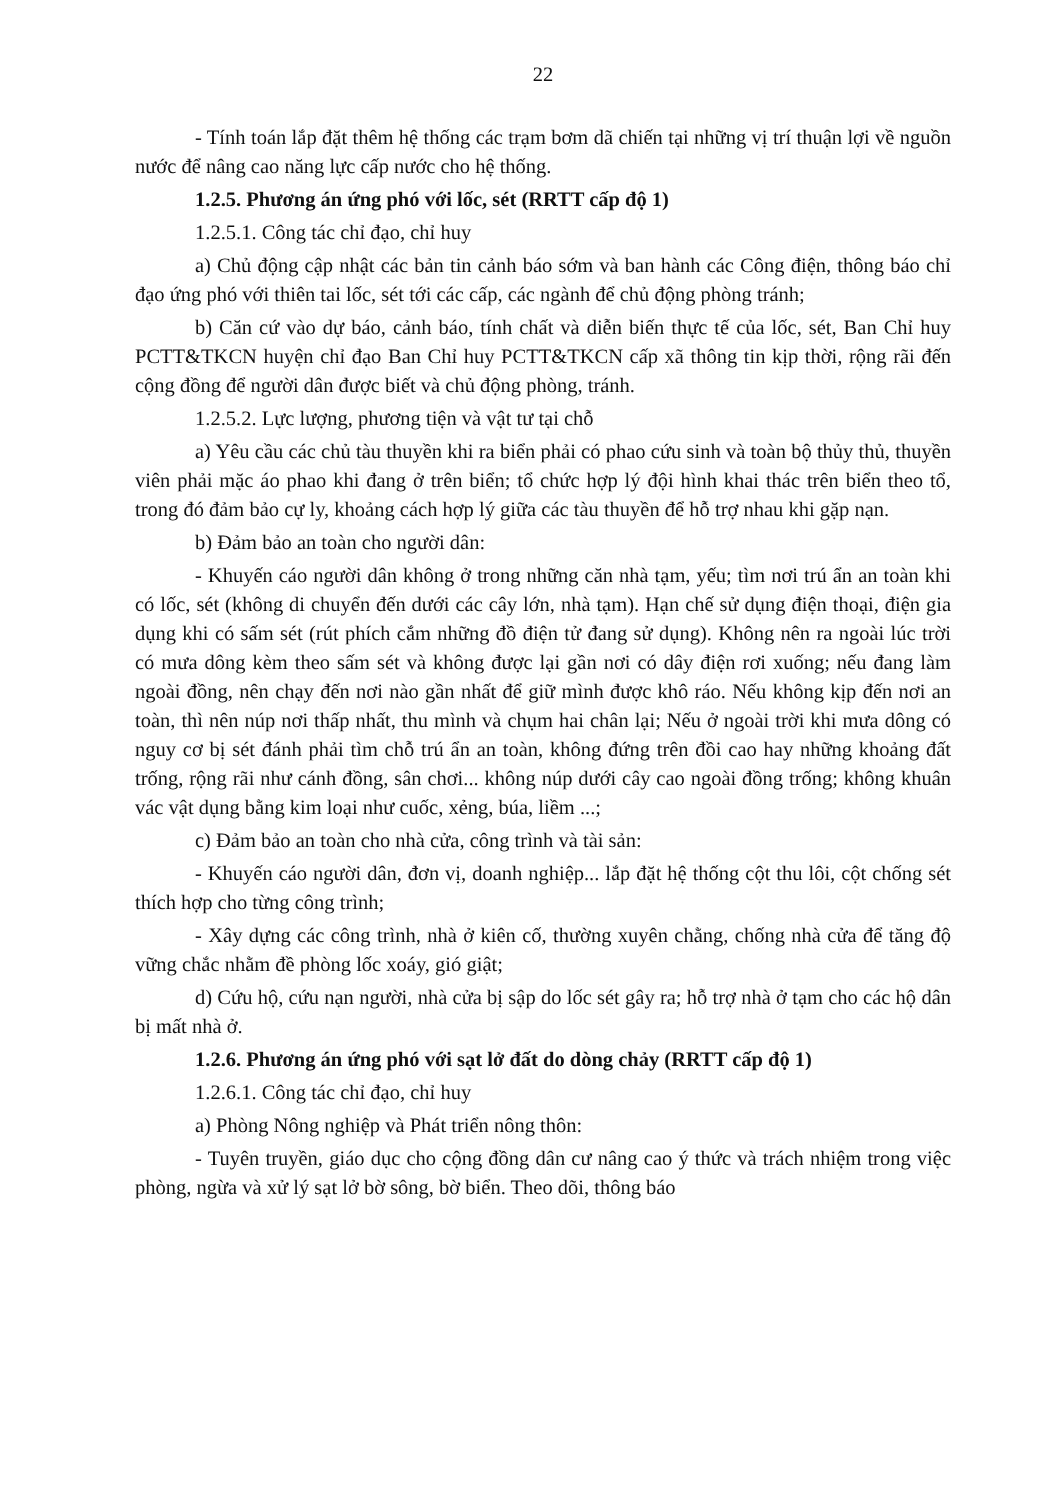22
- Tính toán lắp đặt thêm hệ thống các trạm bơm dã chiến tại những vị trí thuận lợi về nguồn nước để nâng cao năng lực cấp nước cho hệ thống.
1.2.5. Phương án ứng phó với lốc, sét (RRTT cấp độ 1)
1.2.5.1. Công tác chỉ đạo, chỉ huy
a) Chủ động cập nhật các bản tin cảnh báo sớm và ban hành các Công điện, thông báo chỉ đạo ứng phó với thiên tai lốc, sét tới các cấp, các ngành để chủ động phòng tránh;
b) Căn cứ vào dự báo, cảnh báo, tính chất và diễn biến thực tế của lốc, sét, Ban Chỉ huy PCTT&TKCN huyện chỉ đạo Ban Chỉ huy PCTT&TKCN cấp xã thông tin kịp thời, rộng rãi đến cộng đồng để người dân được biết và chủ động phòng, tránh.
1.2.5.2. Lực lượng, phương tiện và vật tư tại chỗ
a) Yêu cầu các chủ tàu thuyền khi ra biển phải có phao cứu sinh và toàn bộ thủy thủ, thuyền viên phải mặc áo phao khi đang ở trên biển; tổ chức hợp lý đội hình khai thác trên biển theo tổ, trong đó đảm bảo cự ly, khoảng cách hợp lý giữa các tàu thuyền để hỗ trợ nhau khi gặp nạn.
b) Đảm bảo an toàn cho người dân:
- Khuyến cáo người dân không ở trong những căn nhà tạm, yếu; tìm nơi trú ẩn an toàn khi có lốc, sét (không di chuyển đến dưới các cây lớn, nhà tạm). Hạn chế sử dụng điện thoại, điện gia dụng khi có sấm sét (rút phích cắm những đồ điện tử đang sử dụng). Không nên ra ngoài lúc trời có mưa dông kèm theo sấm sét và không được lại gần nơi có dây điện rơi xuống; nếu đang làm ngoài đồng, nên chạy đến nơi nào gần nhất để giữ mình được khô ráo. Nếu không kịp đến nơi an toàn, thì nên núp nơi thấp nhất, thu mình và chụm hai chân lại; Nếu ở ngoài trời khi mưa dông có nguy cơ bị sét đánh phải tìm chỗ trú ẩn an toàn, không đứng trên đồi cao hay những khoảng đất trống, rộng rãi như cánh đồng, sân chơi... không núp dưới cây cao ngoài đồng trống; không khuân vác vật dụng bằng kim loại như cuốc, xẻng, búa, liềm ...;
c) Đảm bảo an toàn cho nhà cửa, công trình và tài sản:
- Khuyến cáo người dân, đơn vị, doanh nghiệp... lắp đặt hệ thống cột thu lôi, cột chống sét thích hợp cho từng công trình;
- Xây dựng các công trình, nhà ở kiên cố, thường xuyên chằng, chống nhà cửa để tăng độ vững chắc nhằm đề phòng lốc xoáy, gió giật;
d) Cứu hộ, cứu nạn người, nhà cửa bị sập do lốc sét gây ra; hỗ trợ nhà ở tạm cho các hộ dân bị mất nhà ở.
1.2.6. Phương án ứng phó với sạt lở đất do dòng chảy (RRTT cấp độ 1)
1.2.6.1. Công tác chỉ đạo, chỉ huy
a) Phòng Nông nghiệp và Phát triển nông thôn:
- Tuyên truyền, giáo dục cho cộng đồng dân cư nâng cao ý thức và trách nhiệm trong việc phòng, ngừa và xử lý sạt lở bờ sông, bờ biển. Theo dõi, thông báo